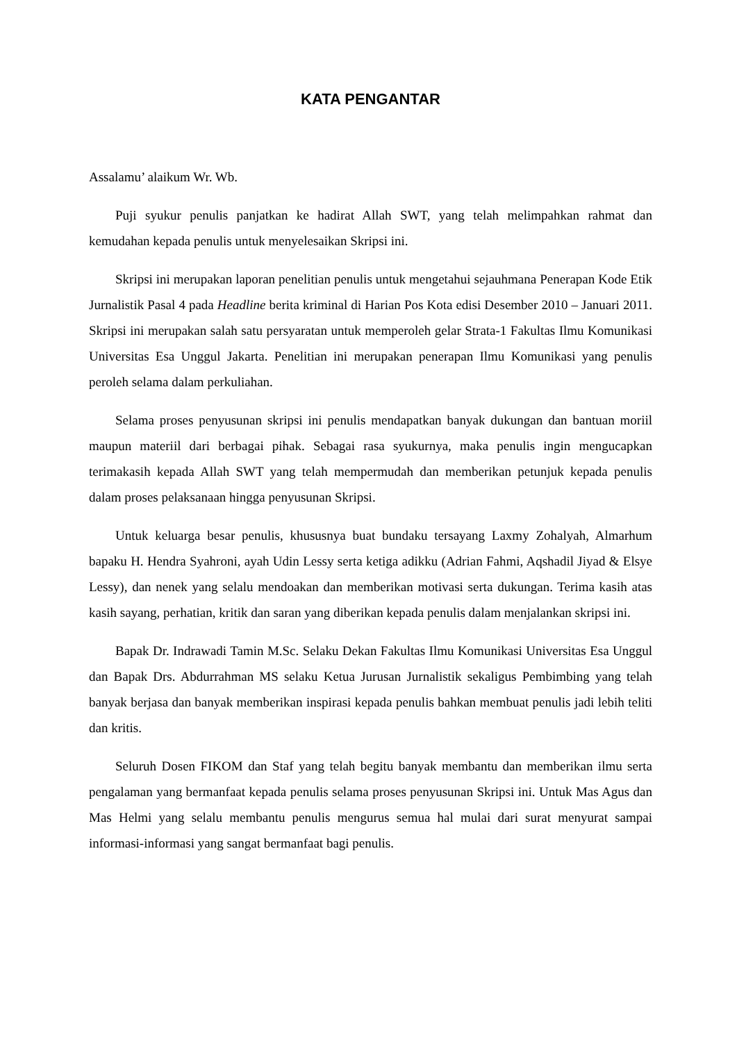KATA PENGANTAR
Assalamu’ alaikum Wr. Wb.
Puji syukur penulis panjatkan ke hadirat Allah SWT, yang telah melimpahkan rahmat dan kemudahan kepada penulis untuk menyelesaikan Skripsi ini.
Skripsi ini merupakan laporan penelitian penulis untuk mengetahui sejauhmana Penerapan Kode Etik Jurnalistik Pasal 4 pada Headline berita kriminal di Harian Pos Kota edisi Desember 2010 – Januari 2011. Skripsi ini merupakan salah satu persyaratan untuk memperoleh gelar Strata-1 Fakultas Ilmu Komunikasi Universitas Esa Unggul Jakarta. Penelitian ini merupakan penerapan Ilmu Komunikasi yang penulis peroleh selama dalam perkuliahan.
Selama proses penyusunan skripsi ini penulis mendapatkan banyak dukungan dan bantuan moriil maupun materiil dari berbagai pihak. Sebagai rasa syukurnya, maka penulis ingin mengucapkan terimakasih kepada Allah SWT yang telah mempermudah dan memberikan petunjuk kepada penulis dalam proses pelaksanaan hingga penyusunan Skripsi.
Untuk keluarga besar penulis, khususnya buat bundaku tersayang Laxmy Zohalyah, Almarhum bapaku H. Hendra Syahroni, ayah Udin Lessy serta ketiga adikku (Adrian Fahmi, Aqshadil Jiyad & Elsye Lessy), dan nenek yang selalu mendoakan dan memberikan motivasi serta dukungan. Terima kasih atas kasih sayang, perhatian, kritik dan saran yang diberikan kepada penulis dalam menjalankan skripsi ini.
Bapak Dr. Indrawadi Tamin M.Sc. Selaku Dekan Fakultas Ilmu Komunikasi Universitas Esa Unggul dan Bapak Drs. Abdurrahman MS selaku Ketua Jurusan Jurnalistik sekaligus Pembimbing yang telah banyak berjasa dan banyak memberikan inspirasi kepada penulis bahkan membuat penulis jadi lebih teliti dan kritis.
Seluruh Dosen FIKOM dan Staf yang telah begitu banyak membantu dan memberikan ilmu serta pengalaman yang bermanfaat kepada penulis selama proses penyusunan Skripsi ini. Untuk Mas Agus dan Mas Helmi yang selalu membantu penulis mengurus semua hal mulai dari surat menyurat sampai informasi-informasi yang sangat bermanfaat bagi penulis.